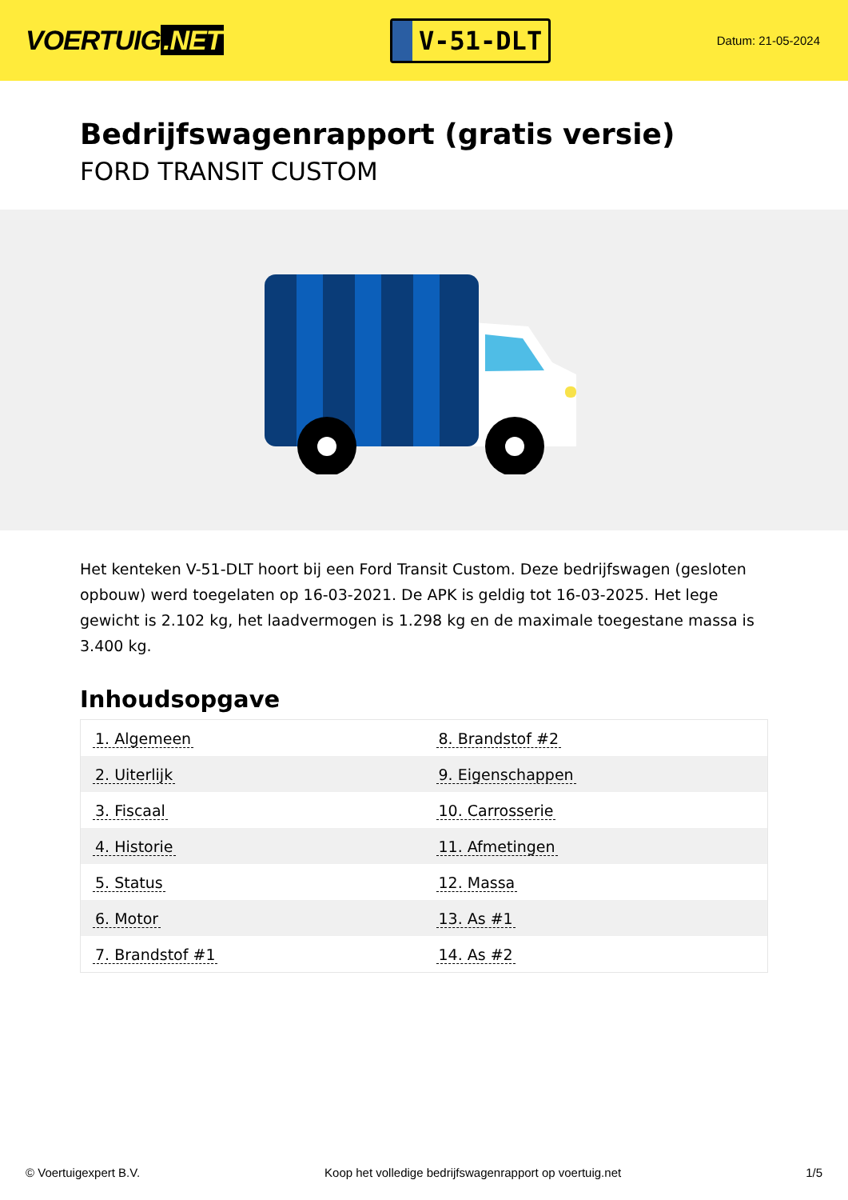VOERTUIG.NET
V-51-DLT
Datum: 21-05-2024
Bedrijfswagenrapport (gratis versie)
FORD TRANSIT CUSTOM
Het kenteken V-51-DLT hoort bij een Ford Transit Custom. Deze bedrijfswagen (gesloten opbouw) werd toegelaten op 16-03-2021. De APK is geldig tot 16-03-2025. Het lege gewicht is 2.102 kg, het laadvermogen is 1.298 kg en de maximale toegestane massa is 3.400 kg.
Inhoudsopgave
| 1. Algemeen | 8. Brandstof #2 |
| 2. Uiterlijk | 9. Eigenschappen |
| 3. Fiscaal | 10. Carrosserie |
| 4. Historie | 11. Afmetingen |
| 5. Status | 12. Massa |
| 6. Motor | 13. As #1 |
| 7. Brandstof #1 | 14. As #2 |
© Voertuigexpert B.V. Koop het volledige bedrijfswagenrapport op voertuig.net 1/5